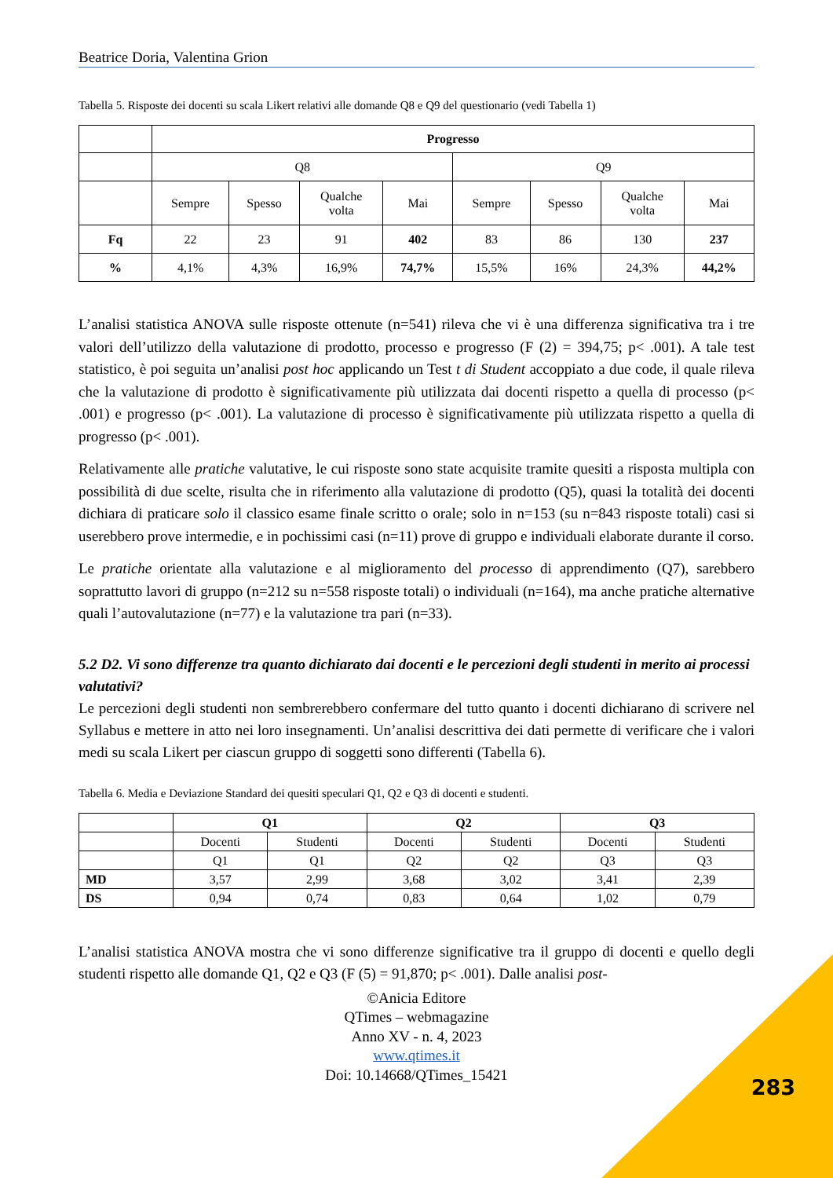Beatrice Doria, Valentina Grion
Tabella 5. Risposte dei docenti su scala Likert relativi alle domande Q8 e Q9 del questionario (vedi Tabella 1)
| | Progresso | | | | | | | |
| | Q8 | | | | Q9 | | | |
| | Sempre | Spesso | Qualche volta | Mai | Sempre | Spesso | Qualche volta | Mai |
| Fq | 22 | 23 | 91 | 402 | 83 | 86 | 130 | 237 |
| % | 4,1% | 4,3% | 16,9% | 74,7% | 15,5% | 16% | 24,3% | 44,2% |
L’analisi statistica ANOVA sulle risposte ottenute (n=541) rileva che vi è una differenza significativa tra i tre valori dell’utilizzo della valutazione di prodotto, processo e progresso (F (2) = 394,75; p< .001). A tale test statistico, è poi seguita un’analisi post hoc applicando un Test t di Student accoppiato a due code, il quale rileva che la valutazione di prodotto è significativamente più utilizzata dai docenti rispetto a quella di processo (p< .001) e progresso (p< .001). La valutazione di processo è significativamente più utilizzata rispetto a quella di progresso (p< .001).
Relativamente alle pratiche valutative, le cui risposte sono state acquisite tramite quesiti a risposta multipla con possibilità di due scelte, risulta che in riferimento alla valutazione di prodotto (Q5), quasi la totalità dei docenti dichiara di praticare solo il classico esame finale scritto o orale; solo in n=153 (su n=843 risposte totali) casi si userebbero prove intermedie, e in pochissimi casi (n=11) prove di gruppo e individuali elaborate durante il corso.
Le pratiche orientate alla valutazione e al miglioramento del processo di apprendimento (Q7), sarebbero soprattutto lavori di gruppo (n=212 su n=558 risposte totali) o individuali (n=164), ma anche pratiche alternative quali l’autovalutazione (n=77) e la valutazione tra pari (n=33).
5.2 D2. Vi sono differenze tra quanto dichiarato dai docenti e le percezioni degli studenti in merito ai processi valutativi?
Le percezioni degli studenti non sembrerebbero confermare del tutto quanto i docenti dichiarano di scrivere nel Syllabus e mettere in atto nei loro insegnamenti. Un’analisi descrittiva dei dati permette di verificare che i valori medi su scala Likert per ciascun gruppo di soggetti sono differenti (Tabella 6).
Tabella 6. Media e Deviazione Standard dei quesiti speculari Q1, Q2 e Q3 di docenti e studenti.
| | Q1 | | Q2 | | Q3 | |
| | Docenti | Studenti | Docenti | Studenti | Docenti | Studenti |
| | Q1 | Q1 | Q2 | Q2 | Q3 | Q3 |
| MD | 3,57 | 2,99 | 3,68 | 3,02 | 3,41 | 2,39 |
| DS | 0,94 | 0,74 | 0,83 | 0,64 | 1,02 | 0,79 |
L’analisi statistica ANOVA mostra che vi sono differenze significative tra il gruppo di docenti e quello degli studenti rispetto alle domande Q1, Q2 e Q3 (F (5) = 91,870; p< .001). Dalle analisi post-
©Anicia Editore
QTimes – webmagazine
Anno XV - n. 4, 2023
www.qtimes.it
Doi: 10.14668/QTimes_15421
283